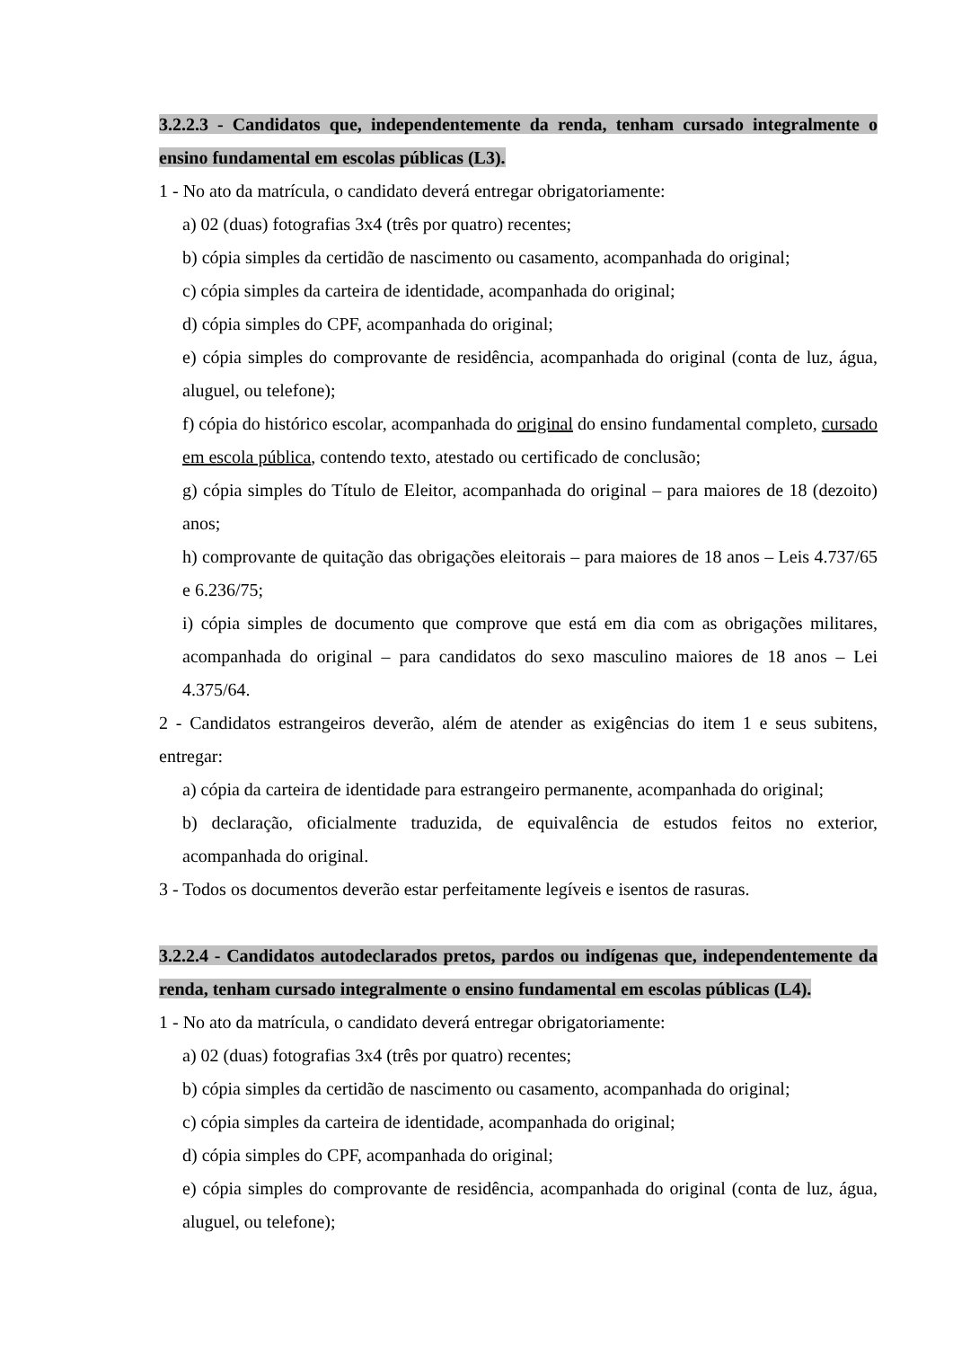3.2.2.3 - Candidatos que, independentemente da renda, tenham cursado integralmente o ensino fundamental em escolas públicas (L3).
1 - No ato da matrícula, o candidato deverá entregar obrigatoriamente:
a) 02 (duas) fotografias 3x4 (três por quatro) recentes;
b) cópia simples da certidão de nascimento ou casamento, acompanhada do original;
c) cópia simples da carteira de identidade, acompanhada do original;
d) cópia simples do CPF, acompanhada do original;
e) cópia simples do comprovante de residência, acompanhada do original (conta de luz, água, aluguel, ou telefone);
f) cópia do histórico escolar, acompanhada do original do ensino fundamental completo, cursado em escola pública, contendo texto, atestado ou certificado de conclusão;
g) cópia simples do Título de Eleitor, acompanhada do original – para maiores de 18 (dezoito) anos;
h) comprovante de quitação das obrigações eleitorais – para maiores de 18 anos – Leis 4.737/65 e 6.236/75;
i) cópia simples de documento que comprove que está em dia com as obrigações militares, acompanhada do original – para candidatos do sexo masculino maiores de 18 anos – Lei 4.375/64.
2 - Candidatos estrangeiros deverão, além de atender as exigências do item 1 e seus subitens, entregar:
a) cópia da carteira de identidade para estrangeiro permanente, acompanhada do original;
b) declaração, oficialmente traduzida, de equivalência de estudos feitos no exterior, acompanhada do original.
3 - Todos os documentos deverão estar perfeitamente legíveis e isentos de rasuras.
3.2.2.4 - Candidatos autodeclarados pretos, pardos ou indígenas que, independentemente da renda, tenham cursado integralmente o ensino fundamental em escolas públicas (L4).
1 - No ato da matrícula, o candidato deverá entregar obrigatoriamente:
a) 02 (duas) fotografias 3x4 (três por quatro) recentes;
b) cópia simples da certidão de nascimento ou casamento, acompanhada do original;
c) cópia simples da carteira de identidade, acompanhada do original;
d) cópia simples do CPF, acompanhada do original;
e) cópia simples do comprovante de residência, acompanhada do original (conta de luz, água, aluguel, ou telefone);